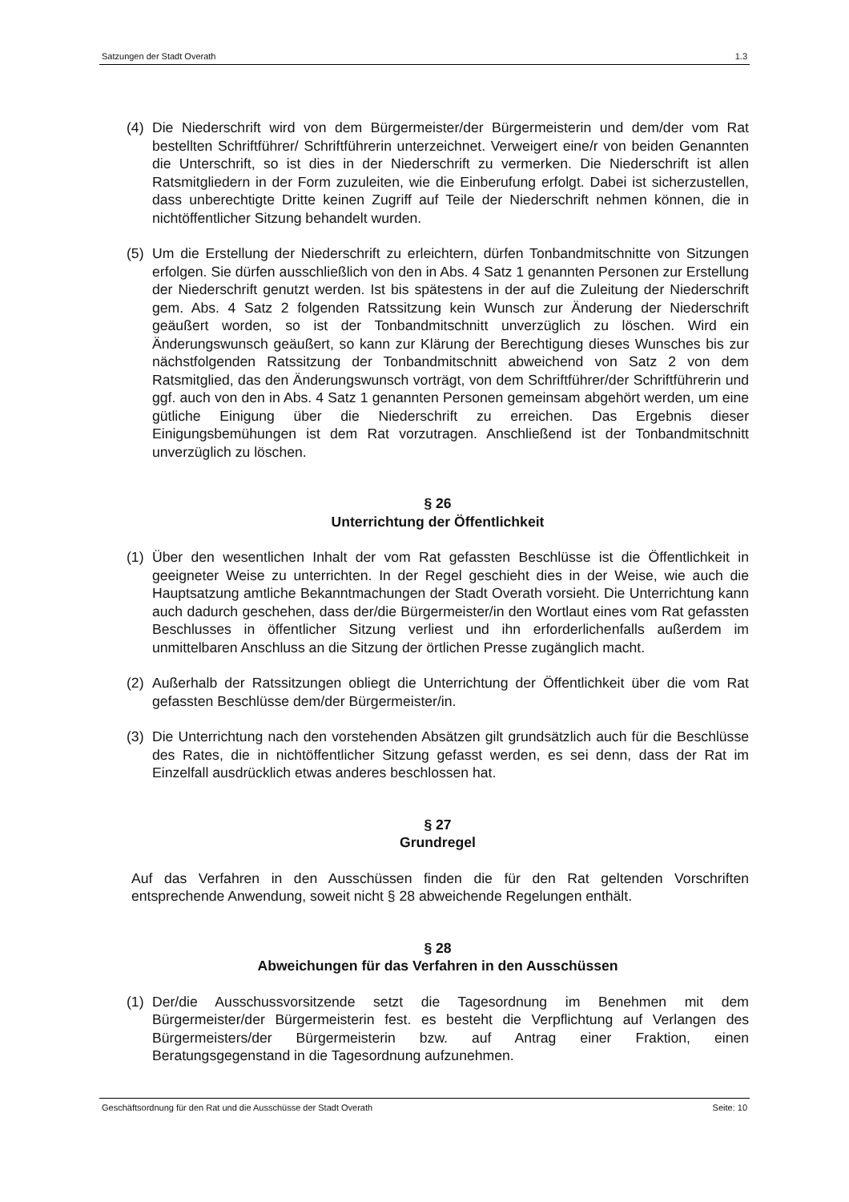Satzungen der Stadt Overath 1.3
(4) Die Niederschrift wird von dem Bürgermeister/der Bürgermeisterin und dem/der vom Rat bestellten Schriftführer/ Schriftführerin unterzeichnet. Verweigert eine/r von beiden Genannten die Unterschrift, so ist dies in der Niederschrift zu vermerken. Die Niederschrift ist allen Ratsmitgliedern in der Form zuzuleiten, wie die Einberufung erfolgt. Dabei ist sicherzustellen, dass unberechtigte Dritte keinen Zugriff auf Teile der Niederschrift nehmen können, die in nichtöffentlicher Sitzung behandelt wurden.
(5) Um die Erstellung der Niederschrift zu erleichtern, dürfen Tonbandmitschnitte von Sitzungen erfolgen. Sie dürfen ausschließlich von den in Abs. 4 Satz 1 genannten Personen zur Erstellung der Niederschrift genutzt werden. Ist bis spätestens in der auf die Zuleitung der Niederschrift gem. Abs. 4 Satz 2 folgenden Ratssitzung kein Wunsch zur Änderung der Niederschrift geäußert worden, so ist der Tonbandmitschnitt unverzüglich zu löschen. Wird ein Änderungswunsch geäußert, so kann zur Klärung der Berechtigung dieses Wunsches bis zur nächstfolgenden Ratssitzung der Tonbandmitschnitt abweichend von Satz 2 von dem Ratsmitglied, das den Änderungswunsch vorträgt, von dem Schriftführer/der Schriftführerin und ggf. auch von den in Abs. 4 Satz 1 genannten Personen gemeinsam abgehört werden, um eine gütliche Einigung über die Niederschrift zu erreichen. Das Ergebnis dieser Einigungsbemühungen ist dem Rat vorzutragen. Anschließend ist der Tonbandmitschnitt unverzüglich zu löschen.
§ 26
Unterrichtung der Öffentlichkeit
(1) Über den wesentlichen Inhalt der vom Rat gefassten Beschlüsse ist die Öffentlichkeit in geeigneter Weise zu unterrichten. In der Regel geschieht dies in der Weise, wie auch die Hauptsatzung amtliche Bekanntmachungen der Stadt Overath vorsieht. Die Unterrichtung kann auch dadurch geschehen, dass der/die Bürgermeister/in den Wortlaut eines vom Rat gefassten Beschlusses in öffentlicher Sitzung verliest und ihn erforderlichenfalls außerdem im unmittelbaren Anschluss an die Sitzung der örtlichen Presse zugänglich macht.
(2) Außerhalb der Ratssitzungen obliegt die Unterrichtung der Öffentlichkeit über die vom Rat gefassten Beschlüsse dem/der Bürgermeister/in.
(3) Die Unterrichtung nach den vorstehenden Absätzen gilt grundsätzlich auch für die Beschlüsse des Rates, die in nichtöffentlicher Sitzung gefasst werden, es sei denn, dass der Rat im Einzelfall ausdrücklich etwas anderes beschlossen hat.
§ 27
Grundregel
Auf das Verfahren in den Ausschüssen finden die für den Rat geltenden Vorschriften entsprechende Anwendung, soweit nicht § 28 abweichende Regelungen enthält.
§ 28
Abweichungen für das Verfahren in den Ausschüssen
(1) Der/die Ausschussvorsitzende setzt die Tagesordnung im Benehmen mit dem Bürgermeister/der Bürgermeisterin fest. es besteht die Verpflichtung auf Verlangen des Bürgermeisters/der Bürgermeisterin bzw. auf Antrag einer Fraktion, einen Beratungsgegenstand in die Tagesordnung aufzunehmen.
Geschäftsordnung für den Rat und die Ausschüsse der Stadt Overath Seite: 10